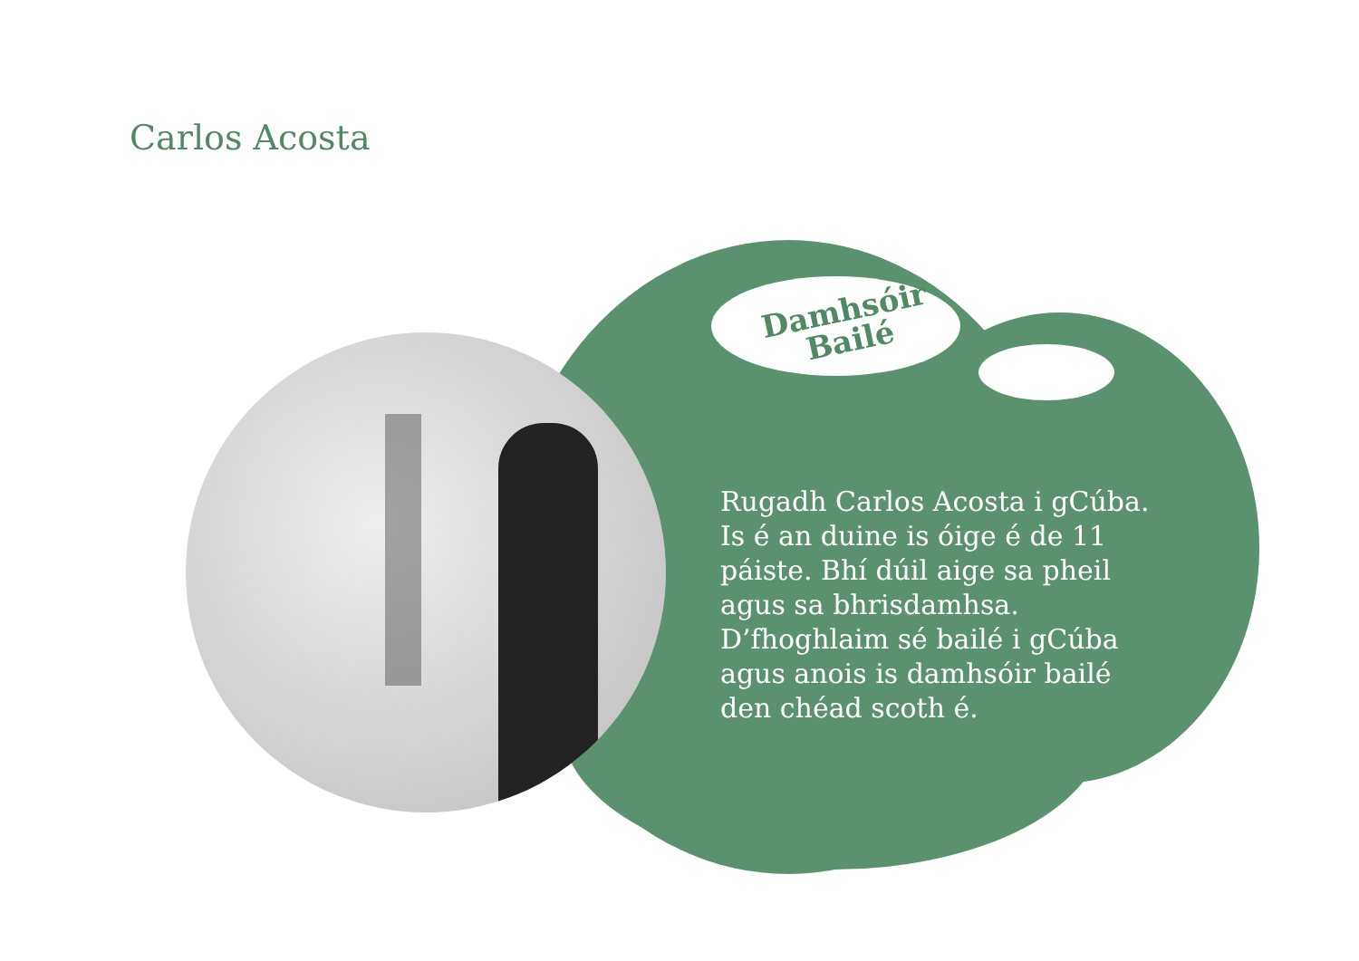Carlos Acosta
Damhsóir
Bailé
Rugadh Carlos Acosta i gCúba. Is é an duine is óige é de 11 páiste. Bhí dúil aige sa pheil agus sa bhrisdamhsa. D’fhoghlaim sé bailé i gCúba agus anois is damhsóir bailé den chéad scoth é.